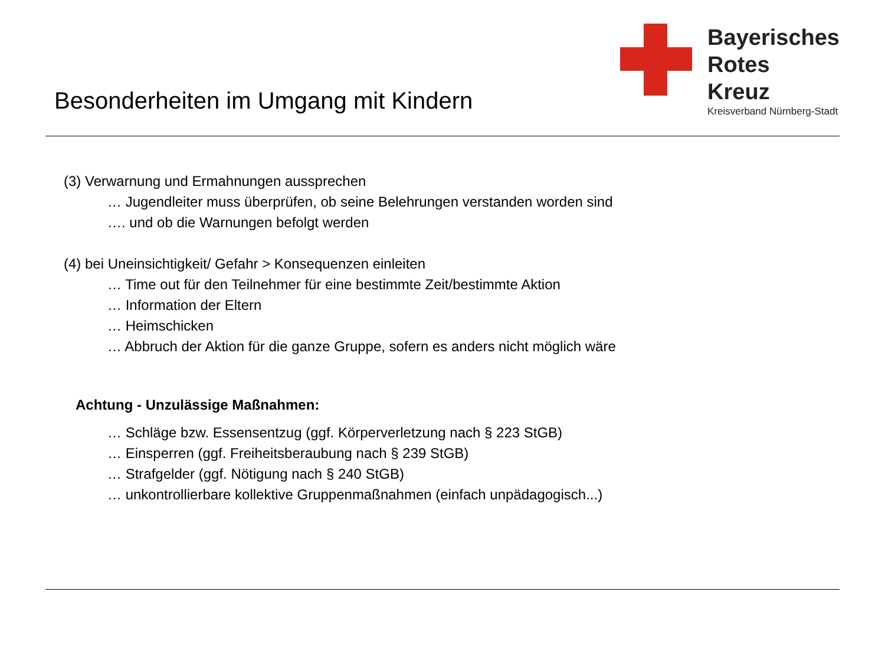Besonderheiten im Umgang mit Kindern
Bayerisches
Rotes
Kreuz
Kreisverband Nürnberg-Stadt
(3) Verwarnung und Ermahnungen aussprechen
… Jugendleiter muss überprüfen, ob seine Belehrungen verstanden worden sind
…. und ob die Warnungen befolgt werden
(4) bei Uneinsichtigkeit/ Gefahr > Konsequenzen einleiten
… Time out für den Teilnehmer für eine bestimmte Zeit/bestimmte Aktion
… Information der Eltern
… Heimschicken
… Abbruch der Aktion für die ganze Gruppe, sofern es anders nicht möglich wäre
Achtung - Unzulässige Maßnahmen:
… Schläge bzw. Essensentzug (ggf. Körperverletzung nach § 223 StGB)
… Einsperren (ggf. Freiheitsberaubung nach § 239 StGB)
… Strafgelder (ggf. Nötigung nach § 240 StGB)
… unkontrollierbare kollektive Gruppenmaßnahmen (einfach unpädagogisch...)